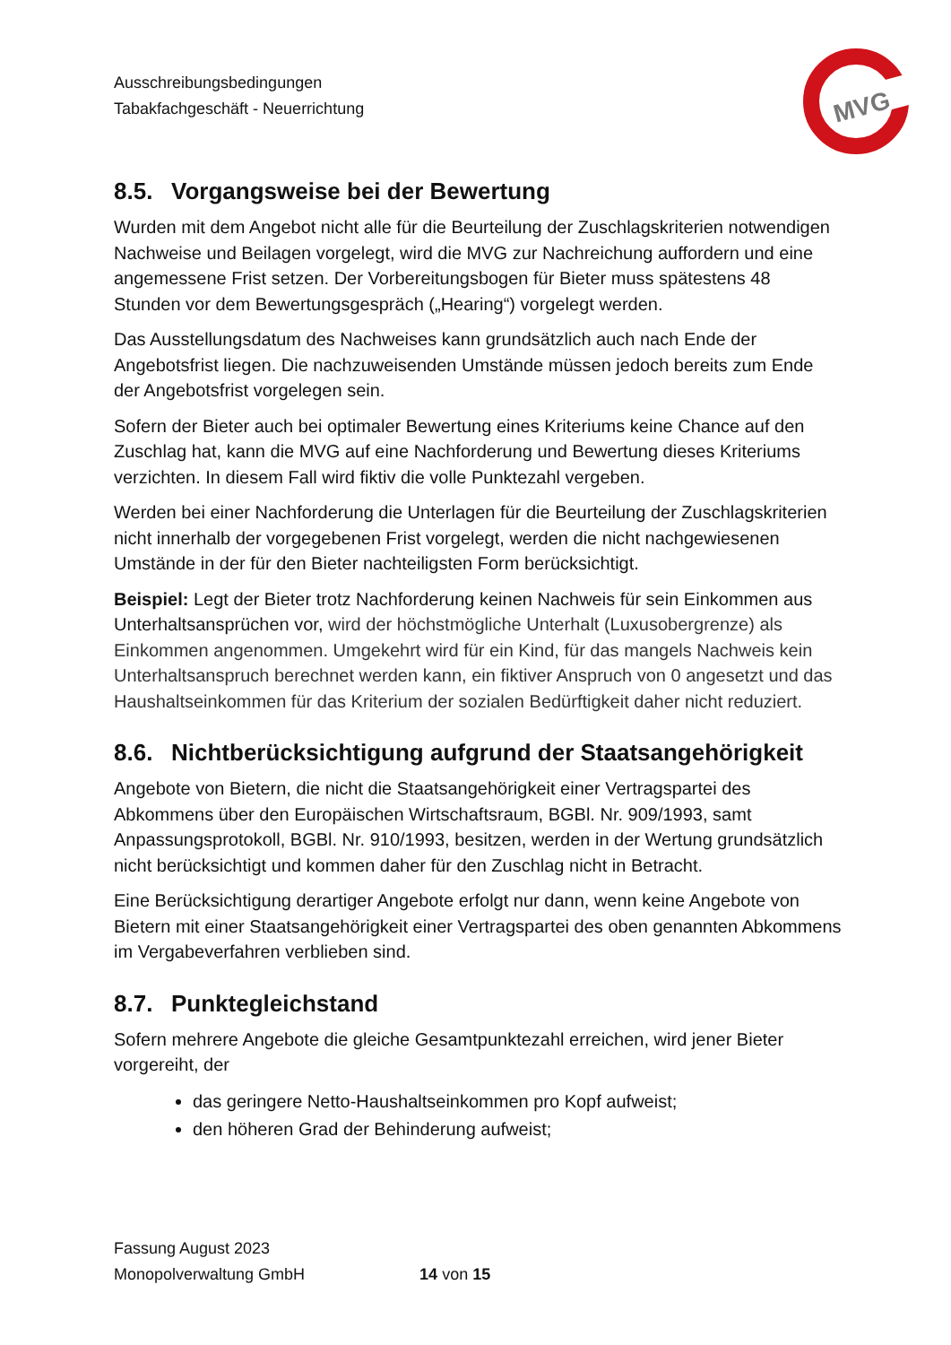Ausschreibungsbedingungen
Tabakfachgeschäft - Neuerrichtung
MVG
8.5. Vorgangsweise bei der Bewertung
Wurden mit dem Angebot nicht alle für die Beurteilung der Zuschlagskriterien notwendigen Nachweise und Beilagen vorgelegt, wird die MVG zur Nachreichung auffordern und eine angemessene Frist setzen. Der Vorbereitungsbogen für Bieter muss spätestens 48 Stunden vor dem Bewertungsgespräch („Hearing“) vorgelegt werden.
Das Ausstellungsdatum des Nachweises kann grundsätzlich auch nach Ende der Angebotsfrist liegen. Die nachzuweisenden Umstände müssen jedoch bereits zum Ende der Angebotsfrist vorgelegen sein.
Sofern der Bieter auch bei optimaler Bewertung eines Kriteriums keine Chance auf den Zuschlag hat, kann die MVG auf eine Nachforderung und Bewertung dieses Kriteriums verzichten. In diesem Fall wird fiktiv die volle Punktezahl vergeben.
Werden bei einer Nachforderung die Unterlagen für die Beurteilung der Zuschlagskriterien nicht innerhalb der vorgegebenen Frist vorgelegt, werden die nicht nachgewiesenen Umstände in der für den Bieter nachteiligsten Form berücksichtigt.
Beispiel: Legt der Bieter trotz Nachforderung keinen Nachweis für sein Einkommen aus Unterhaltsansprüchen vor, wird der höchstmögliche Unterhalt (Luxusobergrenze) als Einkommen angenommen. Umgekehrt wird für ein Kind, für das mangels Nachweis kein Unterhaltsanspruch berechnet werden kann, ein fiktiver Anspruch von 0 angesetzt und das Haushaltseinkommen für das Kriterium der sozialen Bedürftigkeit daher nicht reduziert.
8.6. Nichtberücksichtigung aufgrund der Staatsangehörigkeit
Angebote von Bietern, die nicht die Staatsangehörigkeit einer Vertragspartei des Abkommens über den Europäischen Wirtschaftsraum, BGBl. Nr. 909/1993, samt Anpassungsprotokoll, BGBl. Nr. 910/1993, besitzen, werden in der Wertung grundsätzlich nicht berücksichtigt und kommen daher für den Zuschlag nicht in Betracht.
Eine Berücksichtigung derartiger Angebote erfolgt nur dann, wenn keine Angebote von Bietern mit einer Staatsangehörigkeit einer Vertragspartei des oben genannten Abkommens im Vergabeverfahren verblieben sind.
8.7. Punktegleichstand
Sofern mehrere Angebote die gleiche Gesamtpunktezahl erreichen, wird jener Bieter vorgereiht, der
das geringere Netto-Haushaltseinkommen pro Kopf aufweist;
den höheren Grad der Behinderung aufweist;
Fassung August 2023
Monopolverwaltung GmbH 14 von 15